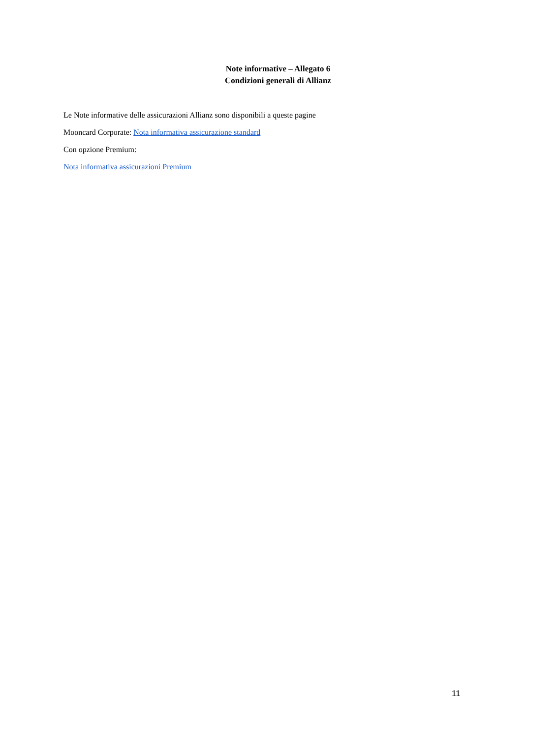Note informative – Allegato 6
Condizioni generali di Allianz
Le Note informative delle assicurazioni Allianz sono disponibili a queste pagine
Mooncard Corporate: Nota informativa assicurazione standard
Con opzione Premium:
Nota informativa assicurazioni Premium
11